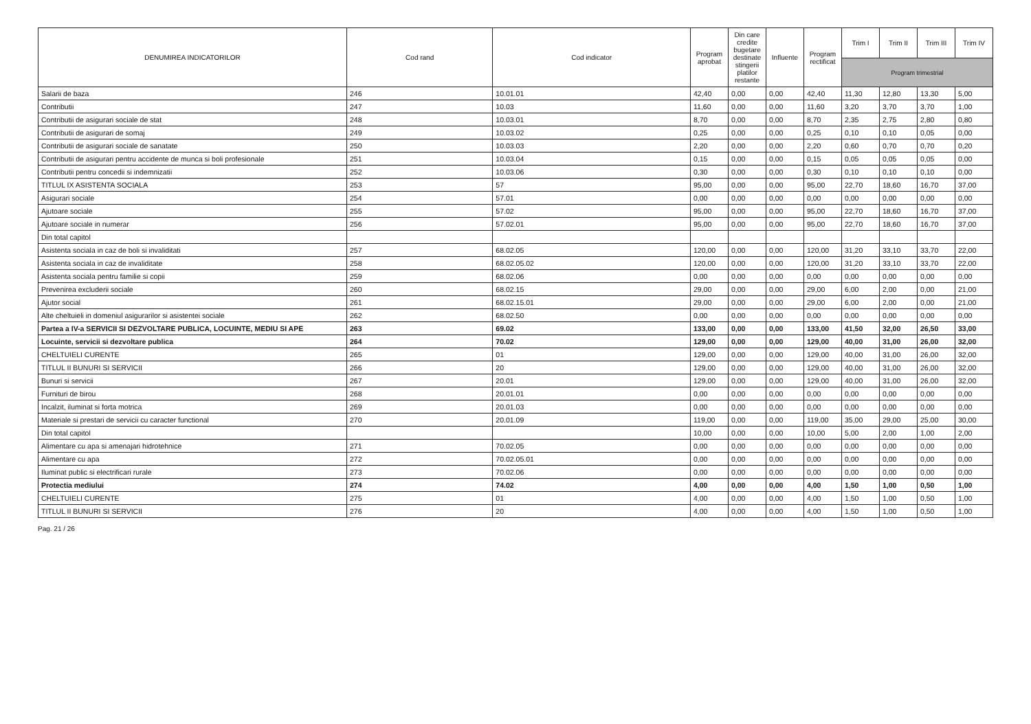| DENUMIREA INDICATORILOR | Cod rand | Cod indicator | Program aprobat | Din care credite bugetare destinate stingerii platilor restante | Influente | Program rectificat | Trim I | Trim II | Trim III | Trim IV |
| --- | --- | --- | --- | --- | --- | --- | --- | --- | --- | --- |
| | | | | | | | Program trimestrial | | | |
| Salarii de baza | 246 | 10.01.01 | 42,40 | 0,00 | 0,00 | 42,40 | 11,30 | 12,80 | 13,30 | 5,00 |
| Contributii | 247 | 10.03 | 11,60 | 0,00 | 0,00 | 11,60 | 3,20 | 3,70 | 3,70 | 1,00 |
| Contributii de asigurari sociale de stat | 248 | 10.03.01 | 8,70 | 0,00 | 0,00 | 8,70 | 2,35 | 2,75 | 2,80 | 0,80 |
| Contributii de asigurari de somaj | 249 | 10.03.02 | 0,25 | 0,00 | 0,00 | 0,25 | 0,10 | 0,10 | 0,05 | 0,00 |
| Contributii de asigurari sociale de sanatate | 250 | 10.03.03 | 2,20 | 0,00 | 0,00 | 2,20 | 0,60 | 0,70 | 0,70 | 0,20 |
| Contributii de asigurari pentru accidente de munca si boli profesionale | 251 | 10.03.04 | 0,15 | 0,00 | 0,00 | 0,15 | 0,05 | 0,05 | 0,05 | 0,00 |
| Contributii pentru concedii si indemnizatii | 252 | 10.03.06 | 0,30 | 0,00 | 0,00 | 0,30 | 0,10 | 0,10 | 0,10 | 0,00 |
| TITLUL IX ASISTENTA SOCIALA | 253 | 57 | 95,00 | 0,00 | 0,00 | 95,00 | 22,70 | 18,60 | 16,70 | 37,00 |
| Asigurari sociale | 254 | 57.01 | 0,00 | 0,00 | 0,00 | 0,00 | 0,00 | 0,00 | 0,00 | 0,00 |
| Ajutoare sociale | 255 | 57.02 | 95,00 | 0,00 | 0,00 | 95,00 | 22,70 | 18,60 | 16,70 | 37,00 |
| Ajutoare sociale in numerar | 256 | 57.02.01 | 95,00 | 0,00 | 0,00 | 95,00 | 22,70 | 18,60 | 16,70 | 37,00 |
| Din total capitol | | | | | | | | | | |
| Asistenta sociala in caz de boli si invaliditati | 257 | 68.02.05 | 120,00 | 0,00 | 0,00 | 120,00 | 31,20 | 33,10 | 33,70 | 22,00 |
| Asistenta sociala in caz de invaliditate | 258 | 68.02.05.02 | 120,00 | 0,00 | 0,00 | 120,00 | 31,20 | 33,10 | 33,70 | 22,00 |
| Asistenta sociala pentru familie si copii | 259 | 68.02.06 | 0,00 | 0,00 | 0,00 | 0,00 | 0,00 | 0,00 | 0,00 | 0,00 |
| Prevenirea excluderii sociale | 260 | 68.02.15 | 29,00 | 0,00 | 0,00 | 29,00 | 6,00 | 2,00 | 0,00 | 21,00 |
| Ajutor social | 261 | 68.02.15.01 | 29,00 | 0,00 | 0,00 | 29,00 | 6,00 | 2,00 | 0,00 | 21,00 |
| Alte cheltuieli in domeniul asigurarilor si asistentei sociale | 262 | 68.02.50 | 0,00 | 0,00 | 0,00 | 0,00 | 0,00 | 0,00 | 0,00 | 0,00 |
| Partea a IV-a SERVICII SI DEZVOLTARE PUBLICA, LOCUINTE, MEDIU SI APE | 263 | 69.02 | 133,00 | 0,00 | 0,00 | 133,00 | 41,50 | 32,00 | 26,50 | 33,00 |
| Locuinte, servicii si dezvoltare publica | 264 | 70.02 | 129,00 | 0,00 | 0,00 | 129,00 | 40,00 | 31,00 | 26,00 | 32,00 |
| CHELTUIELI CURENTE | 265 | 01 | 129,00 | 0,00 | 0,00 | 129,00 | 40,00 | 31,00 | 26,00 | 32,00 |
| TITLUL II BUNURI SI SERVICII | 266 | 20 | 129,00 | 0,00 | 0,00 | 129,00 | 40,00 | 31,00 | 26,00 | 32,00 |
| Bunuri si servicii | 267 | 20.01 | 129,00 | 0,00 | 0,00 | 129,00 | 40,00 | 31,00 | 26,00 | 32,00 |
| Furnituri de birou | 268 | 20.01.01 | 0,00 | 0,00 | 0,00 | 0,00 | 0,00 | 0,00 | 0,00 | 0,00 |
| Incalzit, iluminat si forta motrica | 269 | 20.01.03 | 0,00 | 0,00 | 0,00 | 0,00 | 0,00 | 0,00 | 0,00 | 0,00 |
| Materiale si prestari de servicii cu caracter functional | 270 | 20.01.09 | 119,00 | 0,00 | 0,00 | 119,00 | 35,00 | 29,00 | 25,00 | 30,00 |
| Din total capitol | | | 10,00 | 0,00 | 0,00 | 10,00 | 5,00 | 2,00 | 1,00 | 2,00 |
| Alimentare cu apa si amenajari hidrotehnice | 271 | 70.02.05 | 0,00 | 0,00 | 0,00 | 0,00 | 0,00 | 0,00 | 0,00 | 0,00 |
| Alimentare cu apa | 272 | 70.02.05.01 | 0,00 | 0,00 | 0,00 | 0,00 | 0,00 | 0,00 | 0,00 | 0,00 |
| Iluminat public si electrificari rurale | 273 | 70.02.06 | 0,00 | 0,00 | 0,00 | 0,00 | 0,00 | 0,00 | 0,00 | 0,00 |
| Protectia mediului | 274 | 74.02 | 4,00 | 0,00 | 0,00 | 4,00 | 1,50 | 1,00 | 0,50 | 1,00 |
| CHELTUIELI CURENTE | 275 | 01 | 4,00 | 0,00 | 0,00 | 4,00 | 1,50 | 1,00 | 0,50 | 1,00 |
| TITLUL II BUNURI SI SERVICII | 276 | 20 | 4,00 | 0,00 | 0,00 | 4,00 | 1,50 | 1,00 | 0,50 | 1,00 |
Pag. 21 / 26